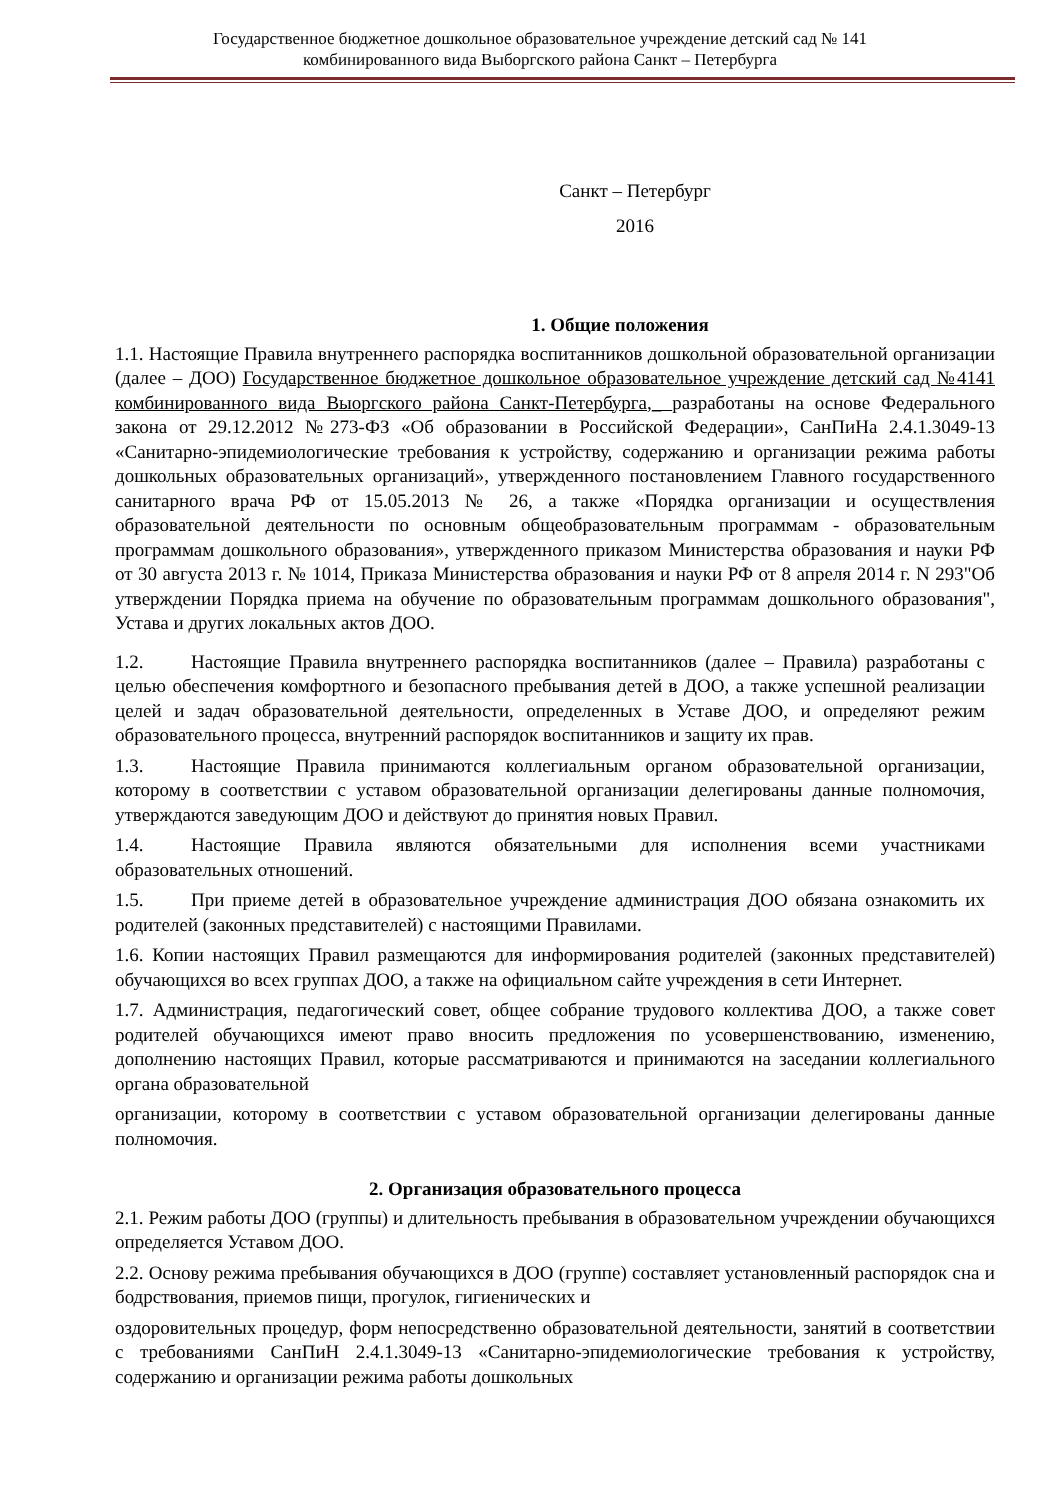Государственное бюджетное дошкольное образовательное учреждение детский сад № 141
комбинированного вида Выборгского района Санкт – Петербурга
Санкт – Петербург
2016
1. Общие положения
1.1. Настоящие Правила внутреннего распорядка воспитанников дошкольной образовательной организации (далее – ДОО) Государственное бюджетное дошкольное образовательное учреждение детский сад №4141 комбинированного вида Выоргского района Санкт-Петербурга,_ разработаны на основе Федерального закона от 29.12.2012 №273-ФЗ «Об образовании в Российской Федерации», СанПиНа 2.4.1.3049-13 «Санитарно-эпидемиологические требования к устройству, содержанию и организации режима работы дошкольных образовательных организаций», утвержденного постановлением Главного государственного санитарного врача РФ от 15.05.2013 № 26, а также «Порядка организации и осуществления образовательной деятельности по основным общеобразовательным программам - образовательным программам дошкольного образования», утвержденного приказом Министерства образования и науки РФ от 30 августа 2013 г. № 1014, Приказа Министерства образования и науки РФ от 8 апреля 2014 г. N 293"Об утверждении Порядка приема на обучение по образовательным программам дошкольного образования", Устава и других локальных актов ДОО.
1.2. Настоящие Правила внутреннего распорядка воспитанников (далее – Правила) разработаны с целью обеспечения комфортного и безопасного пребывания детей в ДОО, а также успешной реализации целей и задач образовательной деятельности, определенных в Уставе ДОО, и определяют режим образовательного процесса, внутренний распорядок воспитанников и защиту их прав.
1.3. Настоящие Правила принимаются коллегиальным органом образовательной организации, которому в соответствии с уставом образовательной организации делегированы данные полномочия, утверждаются заведующим ДОО и действуют до принятия новых Правил.
1.4. Настоящие Правила являются обязательными для исполнения всеми участниками образовательных отношений.
1.5. При приеме детей в образовательное учреждение администрация ДОО обязана ознакомить их родителей (законных представителей) с настоящими Правилами.
1.6. Копии настоящих Правил размещаются для информирования родителей (законных представителей) обучающихся во всех группах ДОО, а также на официальном сайте учреждения в сети Интернет.
1.7. Администрация, педагогический совет, общее собрание трудового коллектива ДОО, а также совет родителей обучающихся имеют право вносить предложения по усовершенствованию, изменению, дополнению настоящих Правил, которые рассматриваются и принимаются на заседании коллегиального органа образовательной
организации, которому в соответствии с уставом образовательной организации делегированы данные полномочия.
2. Организация образовательного процесса
2.1. Режим работы ДОО (группы) и длительность пребывания в образовательном учреждении обучающихся определяется Уставом ДОО.
2.2. Основу режима пребывания обучающихся в ДОО (группе) составляет установленный распорядок сна и бодрствования, приемов пищи, прогулок, гигиенических и
оздоровительных процедур, форм непосредственно образовательной деятельности, занятий в соответствии с требованиями СанПиН 2.4.1.3049-13 «Санитарно-эпидемиологические требования к устройству, содержанию и организации режима работы дошкольных